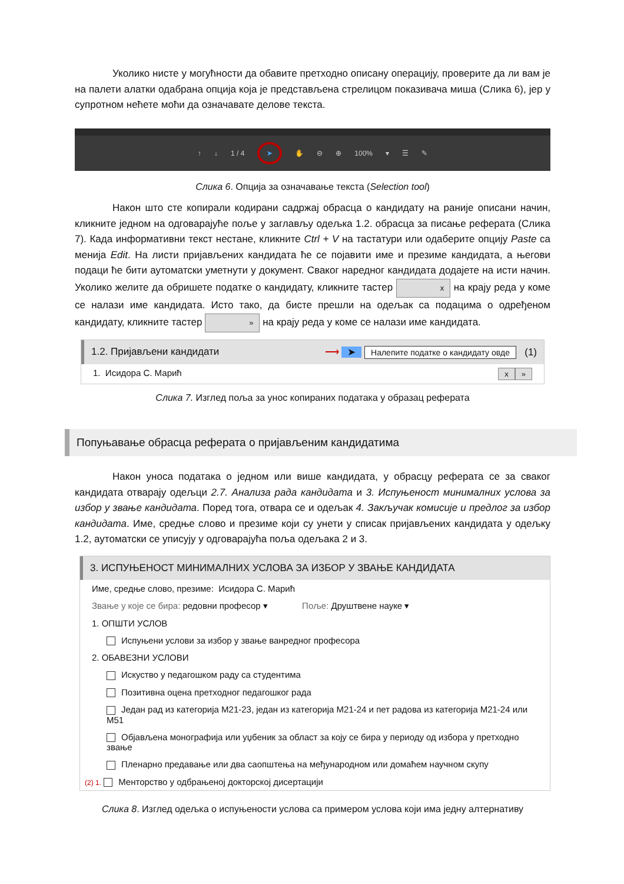Уколико нисте у могућности да обавите претходно описану операцију, проверите да ли вам је на палети алатки одабрана опција која је представљена стрелицом показивача миша (Слика 6), јер у супротном нећете моћи да означавате делове текста.
↑ ↓ 1 / 4 ➤ ✋ ⊖ ⊕ 100% ▾ ☰ ✎
Слика 6. Опција за означавање текста (Selection tool)
Након што сте копирали кодирани садржај обрасца о кандидату на раније описани начин, кликните једном на одговарајуће поље у заглављу одељка 1.2. обрасца за писање реферата (Слика 7). Када информативни текст нестане, кликните Ctrl + V на тастатури или одаберите опцију Paste са менија Edit. На листи пријављених кандидата ће се појавити име и презиме кандидата, а његови подаци ће бити аутоматски уметнути у документ. Сваког наредног кандидата додајете на исти начин. Уколико желите да обришете податке о кандидату, кликните тастер x на крају реда у коме се налази име кандидата. Исто тако, да бисте прешли на одељак са подацима о одређеном кандидату, кликните тастер » на крају реда у коме се налази име кандидата.
1.2. Пријављени кандидати ⟶ ➤ Налепите податке о кандидату овде (1)
1. Исидора С. Марић x »
Слика 7. Изглед поља за унос копираних података у образац реферата
Попуњавање обрасца реферата о пријављеним кандидатима
Након уноса података о једном или више кандидата, у обрасцу реферата се за сваког кандидата отварају одељци 2.7. Анализа рада кандидата и 3. Испуњеност минималних услова за избор у звање кандидата. Поред тога, отвара се и одељак 4. Закључак комисије и предлог за избор кандидата. Име, средње слово и презиме који су унети у списак пријављених кандидата у одељку 1.2, аутоматски се уписују у одговарајућа поља одељака 2 и 3.
3. ИСПУЊЕНОСТ МИНИМАЛНИХ УСЛОВА ЗА ИЗБОР У ЗВАЊЕ КАНДИДАТА
Име, средње слово, презиме: Исидора С. Марић
Звање у које се бира: редовни професор ▾ Поље: Друштвене науке ▾
1. ОПШТИ УСЛОВ
Испуњени услови за избор у звање ванредног професора
2. ОБАВЕЗНИ УСЛОВИ
Искуство у педагошком раду са студентима
Позитивна оцена претходног педагошког рада
Један рад из категорија М21-23, један из категорија М21-24 и пет радова из категорија М21-24 или М51
Објављена монографија или уџбеник за област за коју се бира у периоду од избора у претходно звање
Пленарно предавање или два саопштења на међународном или домаћем научном скупу
(2) 1. Менторство у одбрањеној докторској дисертацији
Слика 8. Изглед одељка о испуњености услова са примером услова који има једну алтернативу